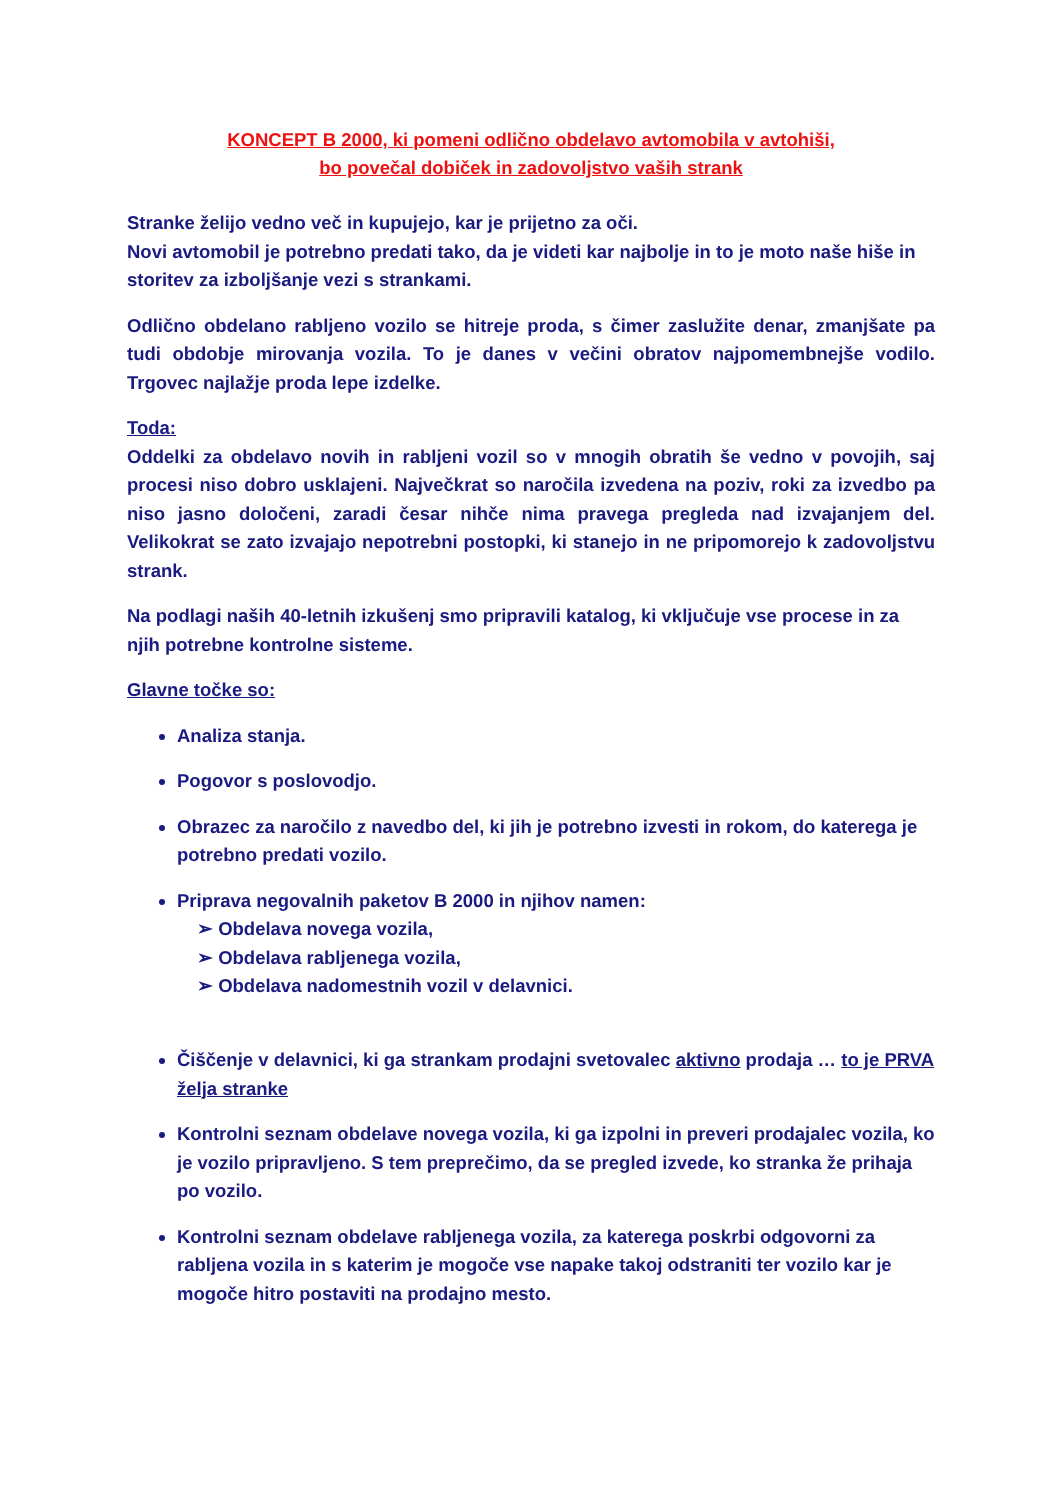KONCEPT B 2000, ki pomeni odlično obdelavo avtomobila v avtohiši,
bo povečal dobiček in zadovoljstvo vaših strank
Stranke želijo vedno več in kupujejo, kar je prijetno za oči.
Novi avtomobil je potrebno predati tako, da je videti kar najbolje in to je moto naše hiše in storitev za izboljšanje vezi s strankami.
Odlično obdelano rabljeno vozilo se hitreje proda, s čimer zaslužite denar, zmanjšate pa tudi obdobje mirovanja vozila. To je danes v večini obratov najpomembnejše vodilo. Trgovec najlažje proda lepe izdelke.
Toda:
Oddelki za obdelavo novih in rabljeni vozil so v mnogih obratih še vedno v povojih, saj procesi niso dobro usklajeni. Največkrat so naročila izvedena na poziv, roki za izvedbo pa niso jasno določeni, zaradi česar nihče nima pravega pregleda nad izvajanjem del. Velikokrat se zato izvajajo nepotrebni postopki, ki stanejo in ne pripomorejo k zadovoljstvu strank.
Na podlagi naših 40-letnih izkušenj smo pripravili katalog, ki vključuje vse procese in za njih potrebne kontrolne sisteme.
Glavne točke so:
Analiza stanja.
Pogovor s poslovodjo.
Obrazec za naročilo z navedbo del, ki jih je potrebno izvesti in rokom, do katerega je potrebno predati vozilo.
Priprava negovalnih paketov B 2000 in njihov namen:
➢ Obdelava novega vozila,
➢ Obdelava rabljenega vozila,
➢ Obdelava nadomestnih vozil v delavnici.
Čiščenje v delavnici, ki ga strankam prodajni svetovalec aktivno prodaja … to je PRVA želja stranke
Kontrolni seznam obdelave novega vozila, ki ga izpolni in preveri prodajalec vozila, ko je vozilo pripravljeno. S tem preprečimo, da se pregled izvede, ko stranka že prihaja po vozilo.
Kontrolni seznam obdelave rabljenega vozila, za katerega poskrbi odgovorni za rabljena vozila in s katerim je mogoče vse napake takoj odstraniti ter vozilo kar je mogoče hitro postaviti na prodajno mesto.